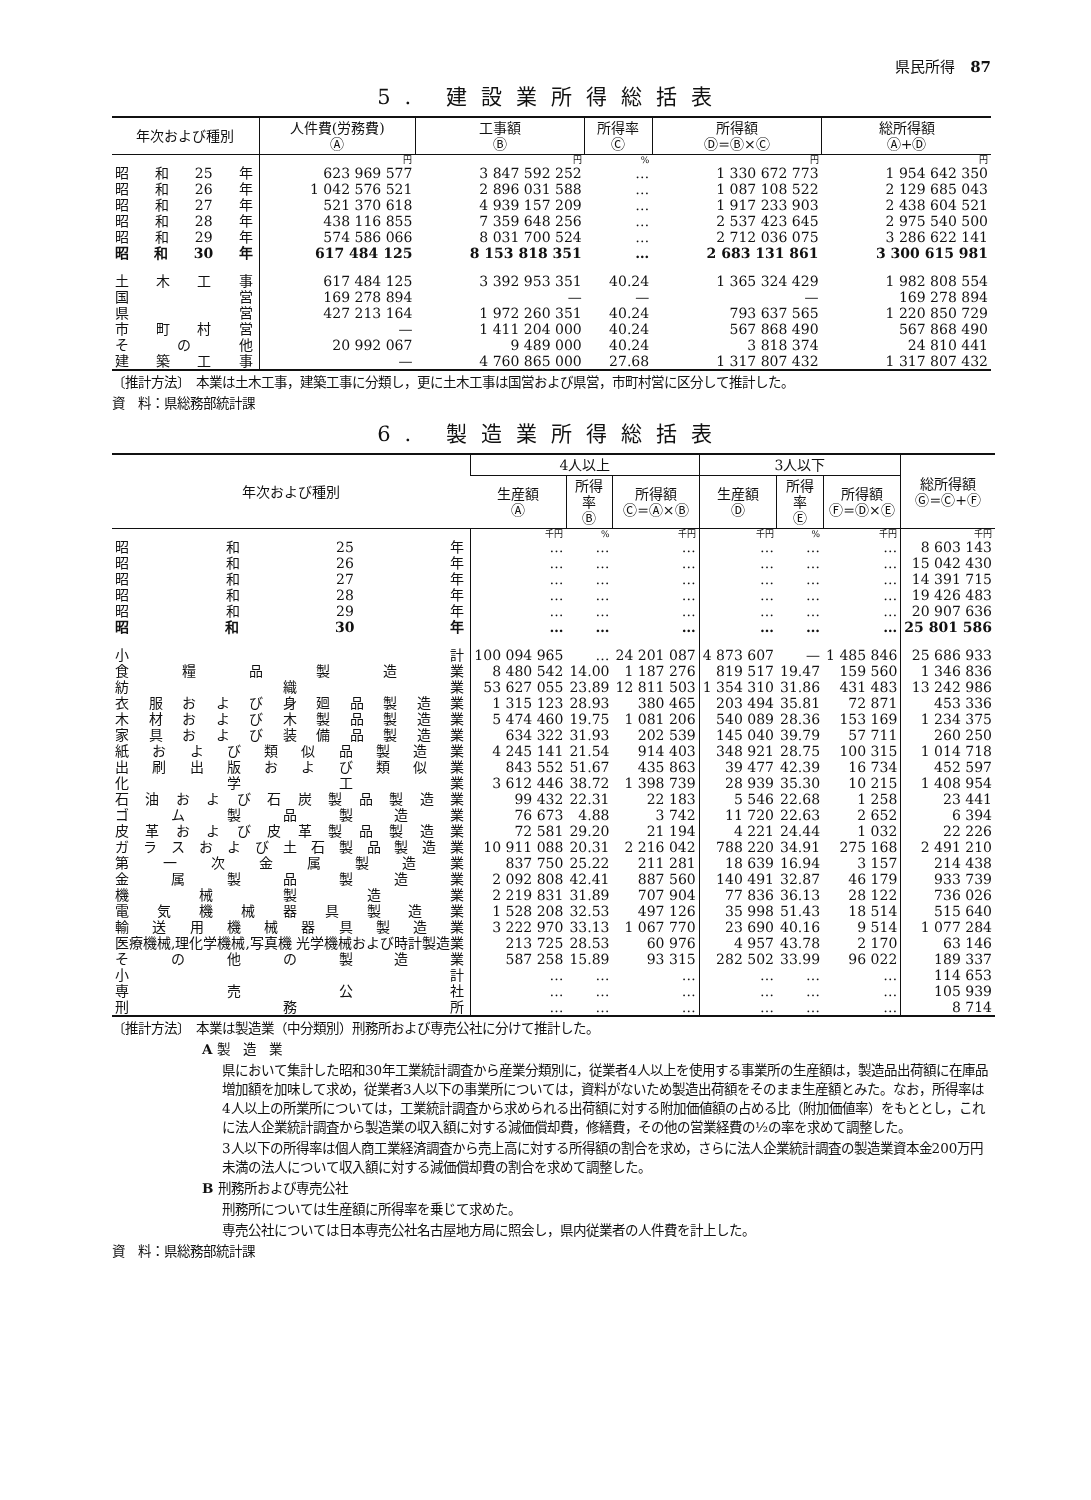県民所得　87
5. 建設業所得総括表
| 年次および種別 | 人件費(労務費) Ⓐ | 工事額 Ⓑ | 所得率 Ⓒ | 所得額 Ⓓ=Ⓑ×Ⓒ | 総所得額 Ⓐ+Ⓓ |
| --- | --- | --- | --- | --- | --- |
| | 円 | 円 | % | 円 | 円 |
| 昭和25年 | 623 969 577 | 3 847 592 252 | … | 1 330 672 773 | 1 954 642 350 |
| 昭和26年 | 1 042 576 521 | 2 896 031 588 | … | 1 087 108 522 | 2 129 685 043 |
| 昭和27年 | 521 370 618 | 4 939 157 209 | … | 1 917 233 903 | 2 438 604 521 |
| 昭和28年 | 438 116 855 | 7 359 648 256 | … | 2 537 423 645 | 2 975 540 500 |
| 昭和29年 | 574 586 066 | 8 031 700 524 | … | 2 712 036 075 | 3 286 622 141 |
| 昭和30年 | 617 484 125 | 8 153 818 351 | … | 2 683 131 861 | 3 300 615 981 |
| 土木工事 | 617 484 125 | 3 392 953 351 | 40.24 | 1 365 324 429 | 1 982 808 554 |
| 国営 | 169 278 894 | — | — | — | 169 278 894 |
| 県営 | 427 213 164 | 1 972 260 351 | 40.24 | 793 637 565 | 1 220 850 729 |
| 市町村営 | — | 1 411 204 000 | 40.24 | 567 868 490 | 567 868 490 |
| その他 | 20 992 067 | 9 489 000 | 40.24 | 3 818 374 | 24 810 441 |
| 建築工事 | — | 4 760 865 000 | 27.68 | 1 317 807 432 | 1 317 807 432 |
〔推計方法〕　本業は土木工事，建築工事に分類し，更に土木工事は国営および県営，市町村営に区分して推計した。
資　料：県総務部統計課
6. 製造業所得総括表
| 年次および種別 | 4人以上 | | | 3人以下 | | | 総所得額 Ⓖ=Ⓒ+Ⓕ |
| --- | --- | --- | --- | --- | --- | --- | --- |
| | 生産額 Ⓐ | 所得率 Ⓑ | 所得額 Ⓒ=Ⓐ×Ⓑ | 生産額 Ⓓ | 所得率 Ⓔ | 所得額 Ⓕ=Ⓓ×Ⓔ | |
| | 千円 | % | 千円 | 千円 | % | 千円 | 千円 |
| 昭和25年 | … | … | … | … | … | … | 8 603 143 |
| 昭和26年 | … | … | … | … | … | … | 15 042 430 |
| 昭和27年 | … | … | … | … | … | … | 14 391 715 |
| 昭和28年 | … | … | … | … | … | … | 19 426 483 |
| 昭和29年 | … | … | … | … | … | … | 20 907 636 |
| 昭和30年 | … | … | … | … | … | … | 25 801 586 |
| 小計 | 100 094 965 | … | 24 201 087 | 4 873 607 | — | 1 485 846 | 25 686 933 |
| 食糧品製造業 | 8 480 542 | 14.00 | 1 187 276 | 819 517 | 19.47 | 159 560 | 1 346 836 |
| 紡織業 | 53 627 055 | 23.89 | 12 811 503 | 1 354 310 | 31.86 | 431 483 | 13 242 986 |
| 衣服および身廻品製造業 | 1 315 123 | 28.93 | 380 465 | 203 494 | 35.81 | 72 871 | 453 336 |
| 木材および木製品製造業 | 5 474 460 | 19.75 | 1 081 206 | 540 089 | 28.36 | 153 169 | 1 234 375 |
| 家具および装備品製造業 | 634 322 | 31.93 | 202 539 | 145 040 | 39.79 | 57 711 | 260 250 |
| 紙および類似品製造業 | 4 245 141 | 21.54 | 914 403 | 348 921 | 28.75 | 100 315 | 1 014 718 |
| 出刷出版および類似業 | 843 552 | 51.67 | 435 863 | 39 477 | 42.39 | 16 734 | 452 597 |
| 化学工業 | 3 612 446 | 38.72 | 1 398 739 | 28 939 | 35.30 | 10 215 | 1 408 954 |
| 石油および石炭製品製造業 | 99 432 | 22.31 | 22 183 | 5 546 | 22.68 | 1 258 | 23 441 |
| ゴム製品製造業 | 76 673 | 4.88 | 3 742 | 11 720 | 22.63 | 2 652 | 6 394 |
| 皮革および皮革製品製造業 | 72 581 | 29.20 | 21 194 | 4 221 | 24.44 | 1 032 | 22 226 |
| ガラスおよび土石製品製造業 | 10 911 088 | 20.31 | 2 216 042 | 788 220 | 34.91 | 275 168 | 2 491 210 |
| 第一次金属製造業 | 837 750 | 25.22 | 211 281 | 18 639 | 16.94 | 3 157 | 214 438 |
| 金属製品製造業 | 2 092 808 | 42.41 | 887 560 | 140 491 | 32.87 | 46 179 | 933 739 |
| 機械製造業 | 2 219 831 | 31.89 | 707 904 | 77 836 | 36.13 | 28 122 | 736 026 |
| 電気機械器具製造業 | 1 528 208 | 32.53 | 497 126 | 35 998 | 51.43 | 18 514 | 515 640 |
| 輸送用機械器具製造業 | 3 222 970 | 33.13 | 1 067 770 | 23 690 | 40.16 | 9 514 | 1 077 284 |
| 医療機械,理化学機械,写真機 光学機械および時計製造業 | 213 725 | 28.53 | 60 976 | 4 957 | 43.78 | 2 170 | 63 146 |
| その他の製造業 | 587 258 | 15.89 | 93 315 | 282 502 | 33.99 | 96 022 | 189 337 |
| 小計 | … | … | … | … | … | … | 114 653 |
| 専売公社 | … | … | … | … | … | … | 105 939 |
| 刑務所 | … | … | … | … | … | … | 8 714 |
〔推計方法〕　本業は製造業（中分類別）刑務所および専売公社に分けて推計した。
A 製　造　業
県において集計した昭和30年工業統計調査から産業分類別に，従業者4人以上を使用する事業所の生産額は，製造品出荷額に在庫品増加額を加味して求め，従業者3人以下の事業所については，資料がないため製造出荷額をそのまま生産額とみた。なお，所得率は4人以上の所業所については，工業統計調査から求められる出荷額に対する附加価値額の占める比（附加価値率）をもととし，これに法人企業統計調査から製造業の収入額に対する減価償却費，修繕費，その他の営業経費の½の率を求めて調整した。
3人以下の所得率は個人商工業経済調査から売上高に対する所得額の割合を求め，さらに法人企業統計調査の製造業資本金200万円未満の法人について収入額に対する減価償却費の割合を求めて調整した。
B 刑務所および専売公社
刑務所については生産額に所得率を乗じて求めた。
専売公社については日本専売公社名古屋地方局に照会し，県内従業者の人件費を計上した。
資　料：県総務部統計課